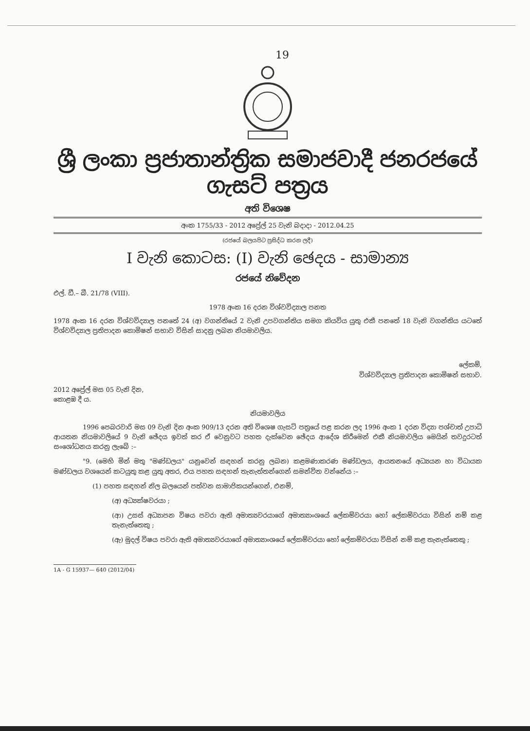19
ශ්‍රී ලංකා ප්‍රජාතාන්ත්‍රික සමාජවාදී ජනරජයේ ගැසට් පත්‍රය
අති විශෙෂ
අංක 1755/33 - 2012 අප්‍රේල් 25 වැනි බදාදා - 2012.04.25
(රජයේ බලයපිට ප්‍රසිද්ධ කරන ලදී)
I වැනි කොටස: (I) වැනි ඡෙදය - සාමාන්‍ය
රජයේ නිවේදන
එල්. ඩී.– බී. 21/78 (VIII).
1978 අංක 16 දරන විශ්වවිද්‍යාල පනත
1978 අංක 16 දරන විශ්වවිද්‍යාල පනතේ 24 (අ) වගන්තියේ 2 වැනි උපවගන්තිය සමග කියවිය යුතු එකී පනතේ 18 වැනි වගන්තිය යටතේ විශ්වවිද්‍යාල ප්‍රතිපාදන කොමිෂන් සභාව විසින් සාදනු ලබන නියමාවලිය.
ලේකම්,
විශ්වවිද්‍යාල ප්‍රතිපාදන කොමිෂන් සභාව.
2012 අප්‍රේල් මස 05 වැනි දින,
කොළඹ දී ය.
නියමාවලිය
1996 පෙබරවාරි මස 09 වැනි දින අංක 909/13 දරන අති විශෙෂ ගැසට් පත්‍රයේ පළ කරන ලද 1996 අංක 1 දරන විද්‍යා පශ්චාත් උපාධි ආයතන නියමාවලියේ 9 වැනි ඡේදය ඉවත් කර ඒ වෙනුවට පහත දැක්වෙන ඡේදය ආදේශ කිරීමෙන් එකී නියමාවලිය මෙයින් තවදුරටත් සංශෝධනය කරනු ලැබේ :–
"9. (මෙහි මින් මතු "මණ්ඩලය" යනුවෙන් සඳහන් කරනු ලබන) කළමණාකරණ මණ්ඩලය, ආයතනයේ අධ්‍යයන හා විධායක මණ්ඩලය වශයෙන් කටයුතු කළ යුතු අතර, එය පහත සඳහන් තැනැත්තන්ගෙන් සමන්විත වන්නේය :–
(1) පහත සඳහන් නිල බලයෙන් පත්වන සාමාජිකයන්ගෙන්, එනම්,
(අ) අධ්‍යක්ෂවරයා ;
(ආ) උසස් අධ්‍යාපන විෂය පවරා ඇති අමාත්‍යවරයාගේ අමාත්‍යාංශයේ ලේකම්වරයා හෝ ලේකම්වරයා විසින් නම් කළ තැනැත්තෙකු ;
(ඇ) මුදල් විෂය පවරා ඇති අමාත්‍යවරයාගේ අමාත්‍යාංශයේ ලේකම්වරයා හෝ ලේකම්වරයා විසින් නම් කළ තැනැත්තෙකු ;
1A - G 15937— 640 (2012/04)